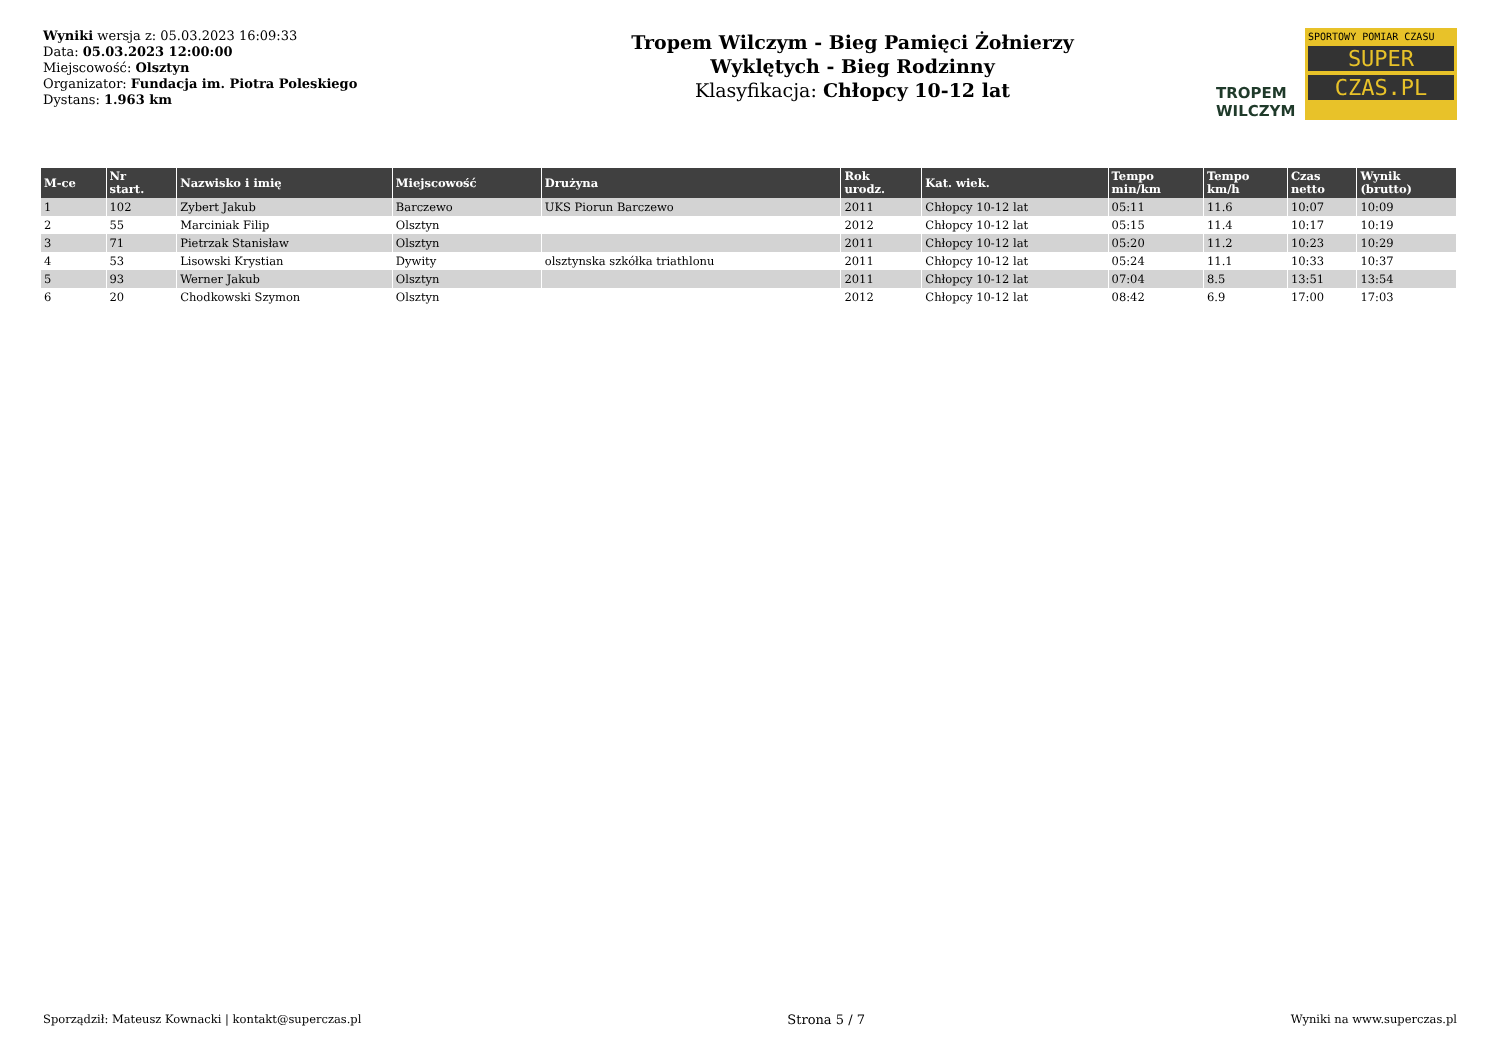Wyniki wersja z: 05.03.2023 16:09:33
Data: 05.03.2023 12:00:00
Miejscowość: Olsztyn
Organizator: Fundacja im. Piotra Poleskiego
Dystans: 1.963 km
Tropem Wilczym - Bieg Pamięci Żołnierzy
Wyklętych - Bieg Rodzinny
Klasyfikacja: Chłopcy 10-12 lat
TROPEM
WILCZYM
SPORTOWY POMIAR CZASU
SUPER
CZAS.PL
| M-ce | Nr start. | Nazwisko i imię | Miejscowość | Drużyna | Rok urodz. | Kat. wiek. | Tempo min/km | Tempo km/h | Czas netto | Wynik (brutto) |
| --- | --- | --- | --- | --- | --- | --- | --- | --- | --- | --- |
| 1 | 102 | Zybert Jakub | Barczewo | UKS Piorun Barczewo | 2011 | Chłopcy 10-12 lat | 05:11 | 11.6 | 10:07 | 10:09 |
| 2 | 55 | Marciniak Filip | Olsztyn | | 2012 | Chłopcy 10-12 lat | 05:15 | 11.4 | 10:17 | 10:19 |
| 3 | 71 | Pietrzak Stanisław | Olsztyn | | 2011 | Chłopcy 10-12 lat | 05:20 | 11.2 | 10:23 | 10:29 |
| 4 | 53 | Lisowski Krystian | Dywity | olsztynska szkółka triathlonu | 2011 | Chłopcy 10-12 lat | 05:24 | 11.1 | 10:33 | 10:37 |
| 5 | 93 | Werner Jakub | Olsztyn | | 2011 | Chłopcy 10-12 lat | 07:04 | 8.5 | 13:51 | 13:54 |
| 6 | 20 | Chodkowski Szymon | Olsztyn | | 2012 | Chłopcy 10-12 lat | 08:42 | 6.9 | 17:00 | 17:03 |
Sporządził: Mateusz Kownacki | kontakt@superczas.pl Strona 5 / 7 Wyniki na www.superczas.pl